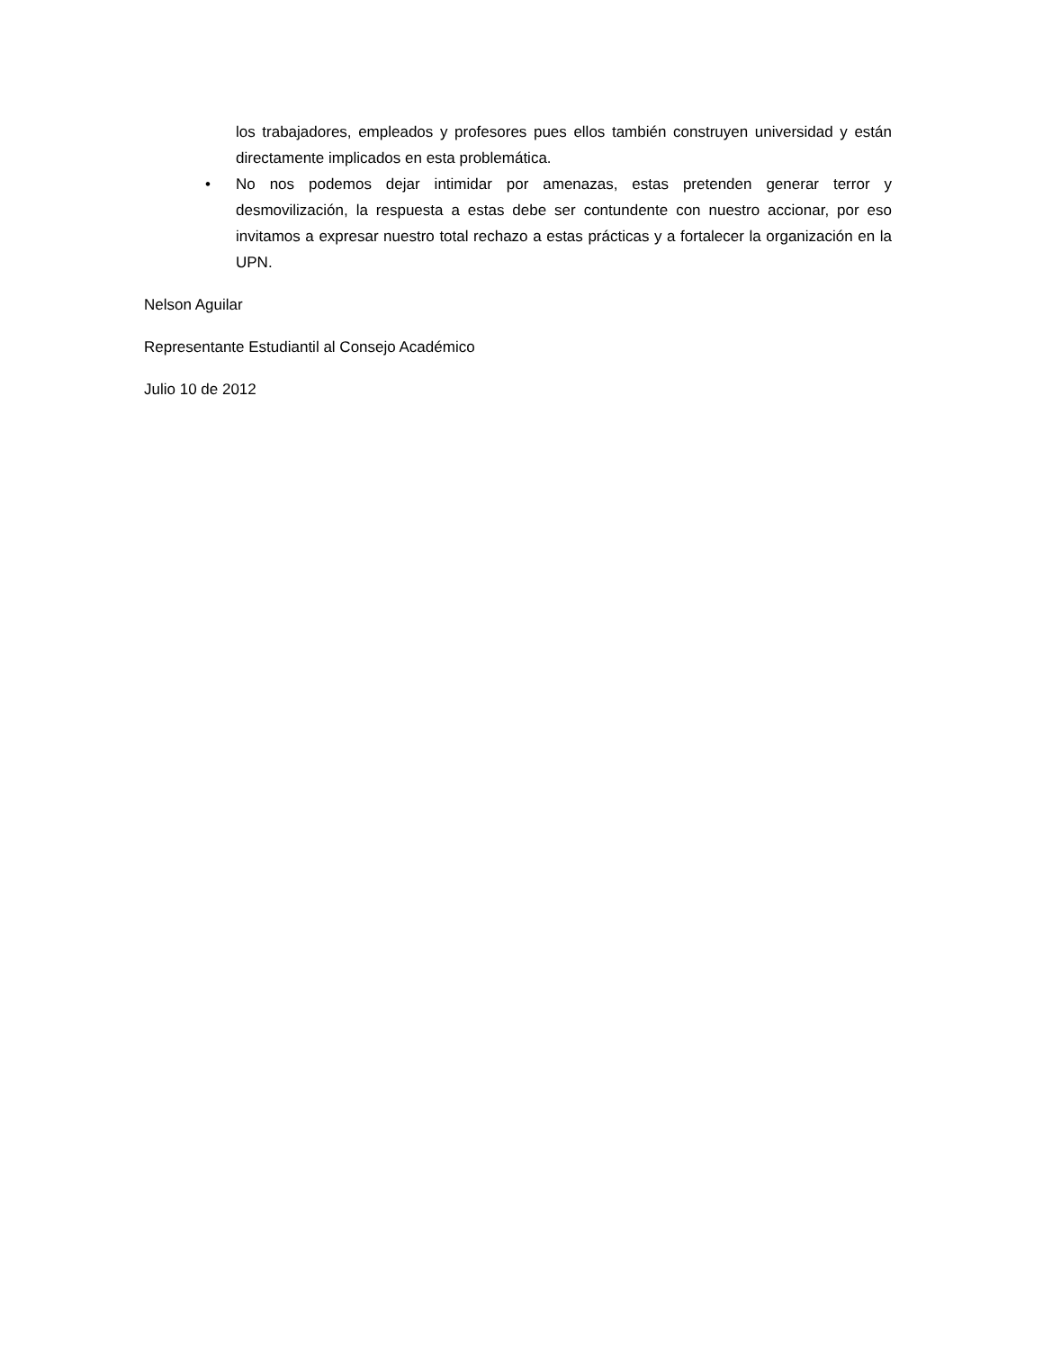los trabajadores, empleados y profesores pues ellos también construyen universidad y están directamente implicados en esta problemática.
• No nos podemos dejar intimidar por amenazas, estas pretenden generar terror y desmovilización, la respuesta a estas debe ser contundente con nuestro accionar, por eso invitamos a expresar nuestro total rechazo a estas prácticas y a fortalecer la organización en la UPN.
Nelson Aguilar
Representante Estudiantil al Consejo Académico
Julio 10 de 2012